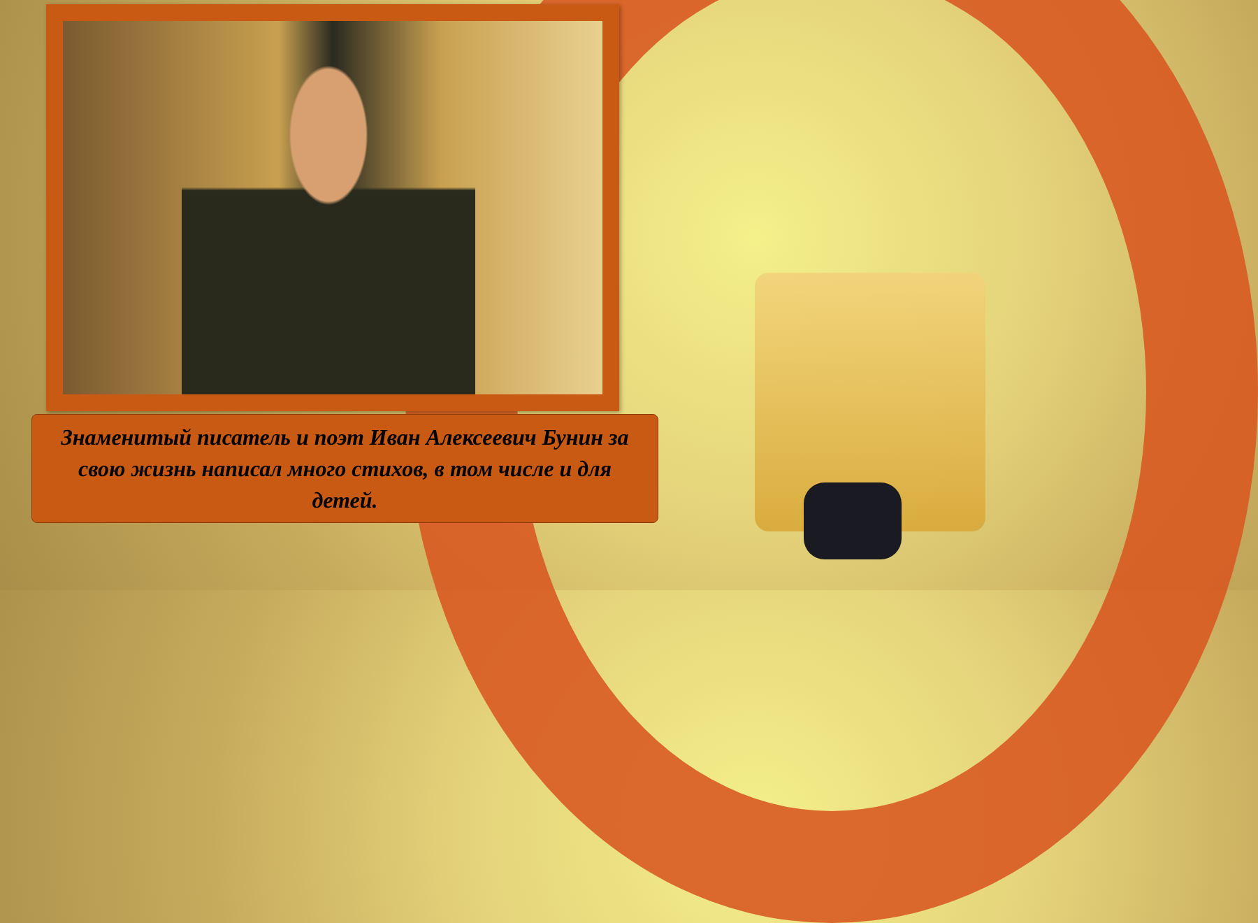Знаменитый писатель и поэт Иван Алексеевич Бунин за свою жизнь написал много стихов, в том числе и для детей.